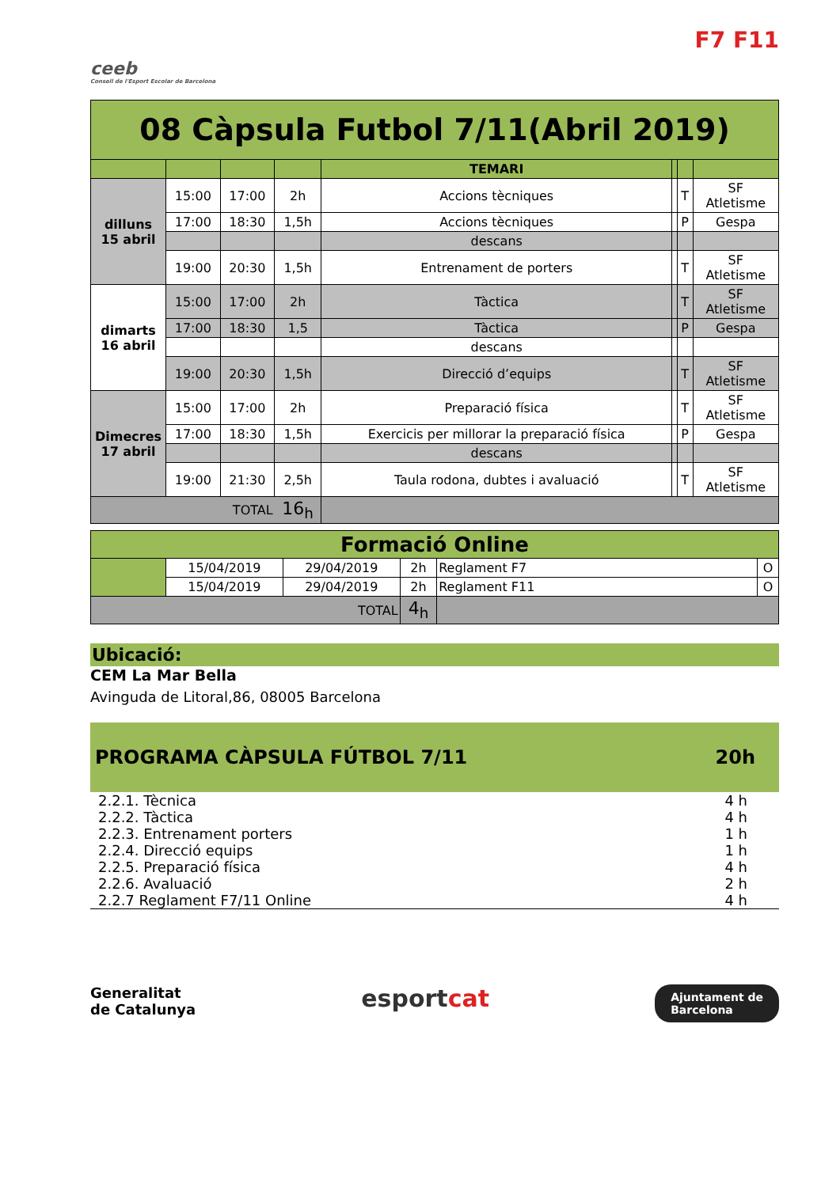ceeb
Consell de l'Esport Escolar de Barcelona
F7 F11
| 08 Càpsula Futbol 7/11(Abril 2019) | | | | | | | |
| | | | | TEMARI | | | |
| dilluns 15 abril | 15:00 | 17:00 | 2h | Accions tècniques | | T | SF Atletisme |
| | 17:00 | 18:30 | 1,5h | Accions tècniques | | P | Gespa |
| | | | | descans | | | |
| | 19:00 | 20:30 | 1,5h | Entrenament de porters | | T | SF Atletisme |
| dimarts 16 abril | 15:00 | 17:00 | 2h | Tàctica | | T | SF Atletisme |
| | 17:00 | 18:30 | 1,5 | Tàctica | | P | Gespa |
| | | | | descans | | | |
| | 19:00 | 20:30 | 1,5h | Direcció d’equips | | T | SF Atletisme |
| Dimecres 17 abril | 15:00 | 17:00 | 2h | Preparació física | | T | SF Atletisme |
| | 17:00 | 18:30 | 1,5h | Exercicis per millorar la preparació física | | P | Gespa |
| | | | | descans | | | |
| | 19:00 | 21:30 | 2,5h | Taula rodona, dubtes i avaluació | | T | SF Atletisme |
| TOTAL | | | 16<sub>h</sub> | | | | |
| Formació Online | | | | | |
| | 15/04/2019 | 29/04/2019 | 2h | Reglament F7 | O |
| | 15/04/2019 | 29/04/2019 | 2h | Reglament F11 | O |
| TOTAL | | | 4<sub>h</sub> | | |
Ubicació:
CEM La Mar Bella
Avinguda de Litoral,86, 08005 Barcelona
PROGRAMA CÀPSULA FÚTBOL 7/11 20h
2.2.1. Tècnica 4 h
2.2.2. Tàctica 4 h
2.2.3. Entrenament porters 1 h
2.2.4. Direcció equips 1 h
2.2.5. Preparació física 4 h
2.2.6. Avaluació 2 h
2.2.7 Reglament F7/11 Online 4 h
Generalitat
de Catalunya esportcat Ajuntament de
Barcelona